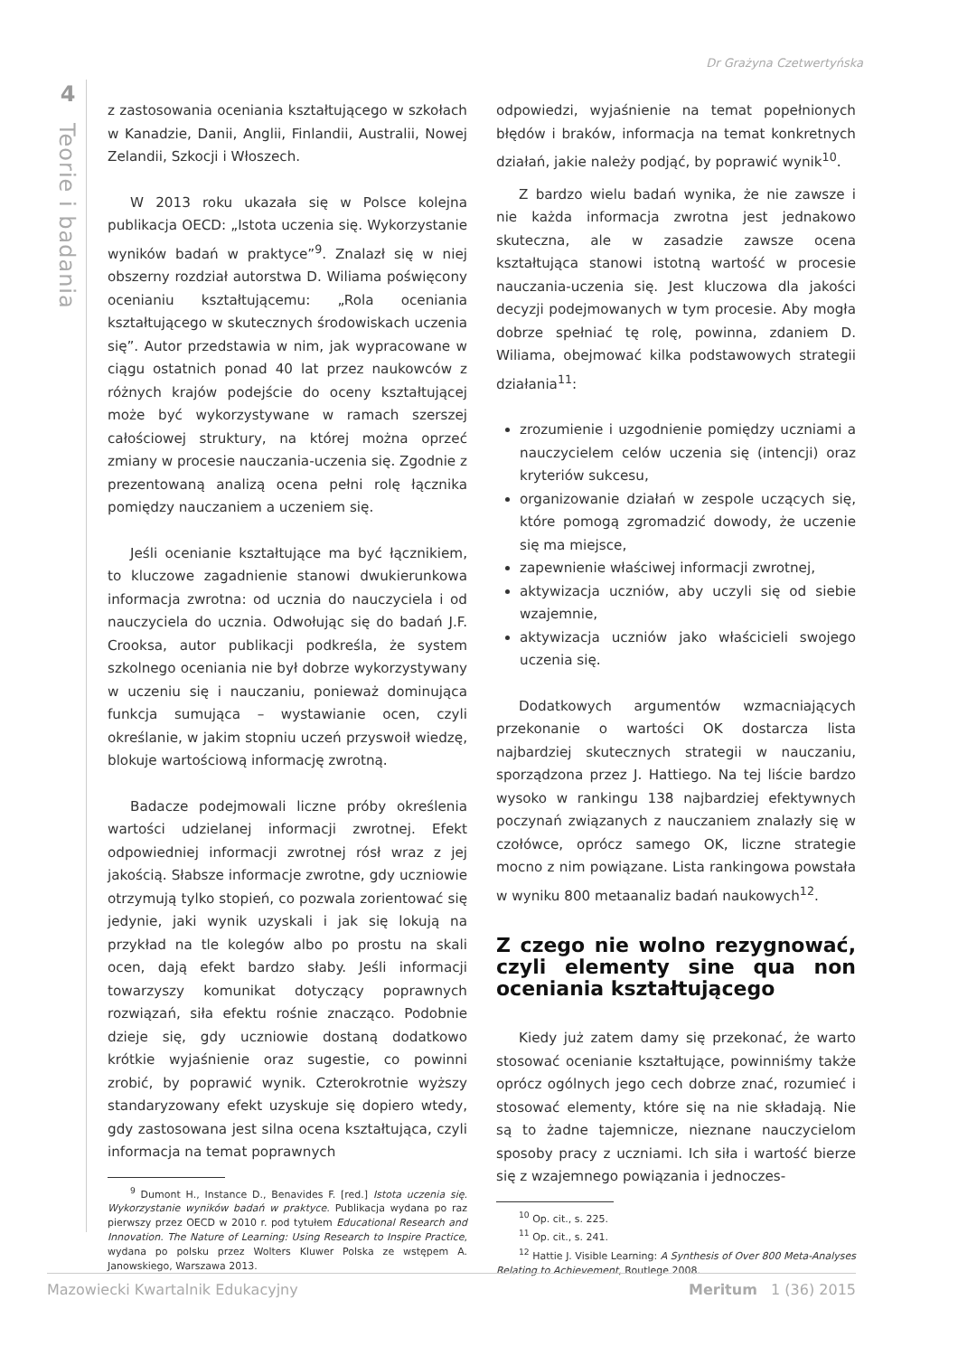Dr Grażyna Czetwertyńska
4
Teorie i badania
z zastosowania oceniania kształtującego w szkołach w Kanadzie, Danii, Anglii, Finlandii, Australii, Nowej Zelandii, Szkocji i Włoszech.
W 2013 roku ukazała się w Polsce kolejna publikacja OECD: „Istota uczenia się. Wykorzystanie wyników badań w praktyce”<sup>9</sup>. Znalazł się w niej obszerny rozdział autorstwa D. Wiliama poświęcony ocenianiu kształtującemu: „Rola oceniania kształtującego w skutecznych środowiskach uczenia się”. Autor przedstawia w nim, jak wypracowane w ciągu ostatnich ponad 40 lat przez naukowców z różnych krajów podejście do oceny kształtującej może być wykorzystywane w ramach szerszej całościowej struktury, na której można oprzeć zmiany w procesie nauczania-uczenia się. Zgodnie z prezentowaną analizą ocena pełni rolę łącznika pomiędzy nauczaniem a uczeniem się.
Jeśli ocenianie kształtujące ma być łącznikiem, to kluczowe zagadnienie stanowi dwukierunkowa informacja zwrotna: od ucznia do nauczyciela i od nauczyciela do ucznia. Odwołując się do badań J.F. Crooksa, autor publikacji podkreśla, że system szkolnego oceniania nie był dobrze wykorzystywany w uczeniu się i nauczaniu, ponieważ dominująca funkcja sumująca – wystawianie ocen, czyli określanie, w jakim stopniu uczeń przyswoił wiedzę, blokuje wartościową informację zwrotną.
Badacze podejmowali liczne próby określenia wartości udzielanej informacji zwrotnej. Efekt odpowiedniej informacji zwrotnej rósł wraz z jej jakością. Słabsze informacje zwrotne, gdy uczniowie otrzymują tylko stopień, co pozwala zorientować się jedynie, jaki wynik uzyskali i jak się lokują na przykład na tle kolegów albo po prostu na skali ocen, dają efekt bardzo słaby. Jeśli informacji towarzyszy komunikat dotyczący poprawnych rozwiązań, siła efektu rośnie znacząco. Podobnie dzieje się, gdy uczniowie dostaną dodatkowo krótkie wyjaśnienie oraz sugestie, co powinni zrobić, by poprawić wynik. Czterokrotnie wyższy standaryzowany efekt uzyskuje się dopiero wtedy, gdy zastosowana jest silna ocena kształtująca, czyli informacja na temat poprawnych
<sup>9</sup> Dumont H., Instance D., Benavides F. [red.] Istota uczenia się. Wykorzystanie wyników badań w praktyce. Publikacja wydana po raz pierwszy przez OECD w 2010 r. pod tytułem Educational Research and Innovation. The Nature of Learning: Using Research to Inspire Practice, wydana po polsku przez Wolters Kluwer Polska ze wstępem A. Janowskiego, Warszawa 2013.
odpowiedzi, wyjaśnienie na temat popełnionych błędów i braków, informacja na temat konkretnych działań, jakie należy podjąć, by poprawić wynik<sup>10</sup>.
Z bardzo wielu badań wynika, że nie zawsze i nie każda informacja zwrotna jest jednakowo skuteczna, ale w zasadzie zawsze ocena kształtująca stanowi istotną wartość w procesie nauczania-uczenia się. Jest kluczowa dla jakości decyzji podejmowanych w tym procesie. Aby mogła dobrze spełniać tę rolę, powinna, zdaniem D. Wiliama, obejmować kilka podstawowych strategii działania<sup>11</sup>:
zrozumienie i uzgodnienie pomiędzy uczniami a nauczycielem celów uczenia się (intencji) oraz kryteriów sukcesu,
organizowanie działań w zespole uczących się, które pomogą zgromadzić dowody, że uczenie się ma miejsce,
zapewnienie właściwej informacji zwrotnej,
aktywizacja uczniów, aby uczyli się od siebie wzajemnie,
aktywizacja uczniów jako właścicieli swojego uczenia się.
Dodatkowych argumentów wzmacniających przekonanie o wartości OK dostarcza lista najbardziej skutecznych strategii w nauczaniu, sporządzona przez J. Hattiego. Na tej liście bardzo wysoko w rankingu 138 najbardziej efektywnych poczynań związanych z nauczaniem znalazły się w czołówce, oprócz samego OK, liczne strategie mocno z nim powiązane. Lista rankingowa powstała w wyniku 800 metaanaliz badań naukowych<sup>12</sup>.
Z czego nie wolno rezygnować, czyli elementy sine qua non oceniania kształtującego
Kiedy już zatem damy się przekonać, że warto stosować ocenianie kształtujące, powinniśmy także oprócz ogólnych jego cech dobrze znać, rozumieć i stosować elementy, które się na nie składają. Nie są to żadne tajemnicze, nieznane nauczycielom sposoby pracy z uczniami. Ich siła i wartość bierze się z wzajemnego powiązania i jednoczes-
<sup>10</sup> Op. cit., s. 225.
<sup>11</sup> Op. cit., s. 241.
<sup>12</sup> Hattie J. Visible Learning: A Synthesis of Over 800 Meta-Analyses Relating to Achievement, Routlege 2008.
Mazowiecki Kwartalnik Edukacyjny Meritum 1 (36) 2015